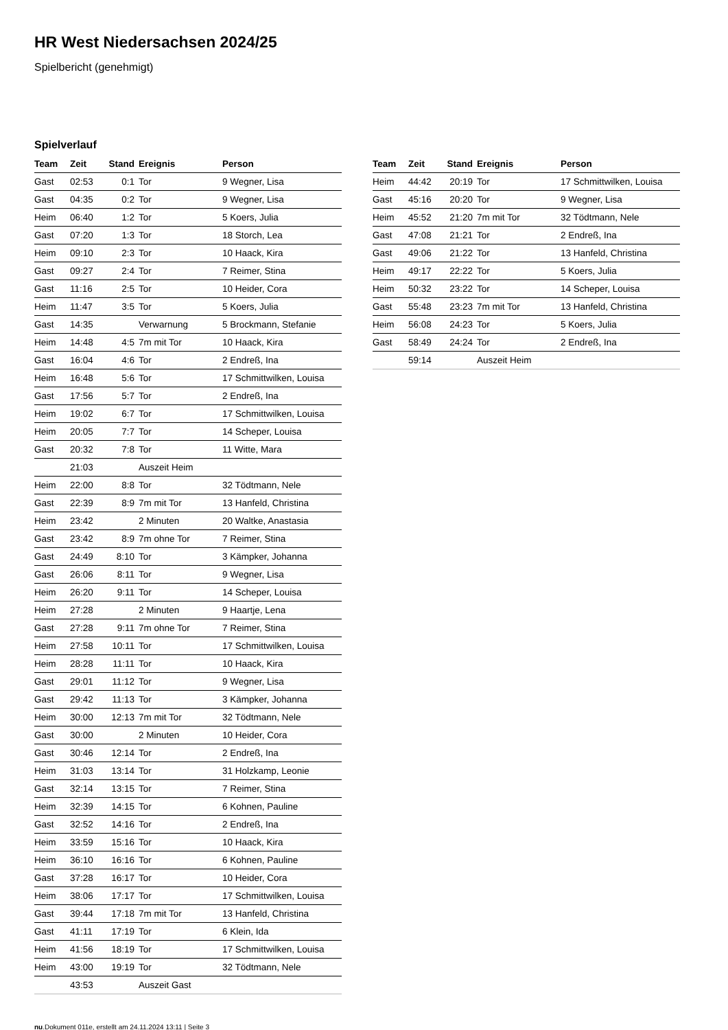HR West Niedersachsen 2024/25
Spielbericht (genehmigt)
Spielverlauf
| Team | Zeit | Stand | Ereignis | Person |
| --- | --- | --- | --- | --- |
| Gast | 02:53 | 0:1 | Tor | 9 Wegner, Lisa |
| Gast | 04:35 | 0:2 | Tor | 9 Wegner, Lisa |
| Heim | 06:40 | 1:2 | Tor | 5 Koers, Julia |
| Gast | 07:20 | 1:3 | Tor | 18 Storch, Lea |
| Heim | 09:10 | 2:3 | Tor | 10 Haack, Kira |
| Gast | 09:27 | 2:4 | Tor | 7 Reimer, Stina |
| Gast | 11:16 | 2:5 | Tor | 10 Heider, Cora |
| Heim | 11:47 | 3:5 | Tor | 5 Koers, Julia |
| Gast | 14:35 | | Verwarnung | 5 Brockmann, Stefanie |
| Heim | 14:48 | 4:5 | 7m mit Tor | 10 Haack, Kira |
| Gast | 16:04 | 4:6 | Tor | 2 Endreß, Ina |
| Heim | 16:48 | 5:6 | Tor | 17 Schmittwilken, Louisa |
| Gast | 17:56 | 5:7 | Tor | 2 Endreß, Ina |
| Heim | 19:02 | 6:7 | Tor | 17 Schmittwilken, Louisa |
| Heim | 20:05 | 7:7 | Tor | 14 Scheper, Louisa |
| Gast | 20:32 | 7:8 | Tor | 11 Witte, Mara |
| | 21:03 | | Auszeit Heim | |
| Heim | 22:00 | 8:8 | Tor | 32 Tödtmann, Nele |
| Gast | 22:39 | 8:9 | 7m mit Tor | 13 Hanfeld, Christina |
| Heim | 23:42 | | 2 Minuten | 20 Waltke, Anastasia |
| Gast | 23:42 | 8:9 | 7m ohne Tor | 7 Reimer, Stina |
| Gast | 24:49 | 8:10 | Tor | 3 Kämpker, Johanna |
| Gast | 26:06 | 8:11 | Tor | 9 Wegner, Lisa |
| Heim | 26:20 | 9:11 | Tor | 14 Scheper, Louisa |
| Heim | 27:28 | | 2 Minuten | 9 Haartje, Lena |
| Gast | 27:28 | 9:11 | 7m ohne Tor | 7 Reimer, Stina |
| Heim | 27:58 | 10:11 | Tor | 17 Schmittwilken, Louisa |
| Heim | 28:28 | 11:11 | Tor | 10 Haack, Kira |
| Gast | 29:01 | 11:12 | Tor | 9 Wegner, Lisa |
| Gast | 29:42 | 11:13 | Tor | 3 Kämpker, Johanna |
| Heim | 30:00 | 12:13 | 7m mit Tor | 32 Tödtmann, Nele |
| Gast | 30:00 | | 2 Minuten | 10 Heider, Cora |
| Gast | 30:46 | 12:14 | Tor | 2 Endreß, Ina |
| Heim | 31:03 | 13:14 | Tor | 31 Holzkamp, Leonie |
| Gast | 32:14 | 13:15 | Tor | 7 Reimer, Stina |
| Heim | 32:39 | 14:15 | Tor | 6 Kohnen, Pauline |
| Gast | 32:52 | 14:16 | Tor | 2 Endreß, Ina |
| Heim | 33:59 | 15:16 | Tor | 10 Haack, Kira |
| Heim | 36:10 | 16:16 | Tor | 6 Kohnen, Pauline |
| Gast | 37:28 | 16:17 | Tor | 10 Heider, Cora |
| Heim | 38:06 | 17:17 | Tor | 17 Schmittwilken, Louisa |
| Gast | 39:44 | 17:18 | 7m mit Tor | 13 Hanfeld, Christina |
| Gast | 41:11 | 17:19 | Tor | 6 Klein, Ida |
| Heim | 41:56 | 18:19 | Tor | 17 Schmittwilken, Louisa |
| Heim | 43:00 | 19:19 | Tor | 32 Tödtmann, Nele |
| | 43:53 | | Auszeit Gast | |
| Team | Zeit | Stand | Ereignis | Person |
| --- | --- | --- | --- | --- |
| Heim | 44:42 | 20:19 | Tor | 17 Schmittwilken, Louisa |
| Gast | 45:16 | 20:20 | Tor | 9 Wegner, Lisa |
| Heim | 45:52 | 21:20 | 7m mit Tor | 32 Tödtmann, Nele |
| Gast | 47:08 | 21:21 | Tor | 2 Endreß, Ina |
| Gast | 49:06 | 21:22 | Tor | 13 Hanfeld, Christina |
| Heim | 49:17 | 22:22 | Tor | 5 Koers, Julia |
| Heim | 50:32 | 23:22 | Tor | 14 Scheper, Louisa |
| Gast | 55:48 | 23:23 | 7m mit Tor | 13 Hanfeld, Christina |
| Heim | 56:08 | 24:23 | Tor | 5 Koers, Julia |
| Gast | 58:49 | 24:24 | Tor | 2 Endreß, Ina |
| | 59:14 | | Auszeit Heim | |
nu.Dokument 011e, erstellt am 24.11.2024 13:11 | Seite 3